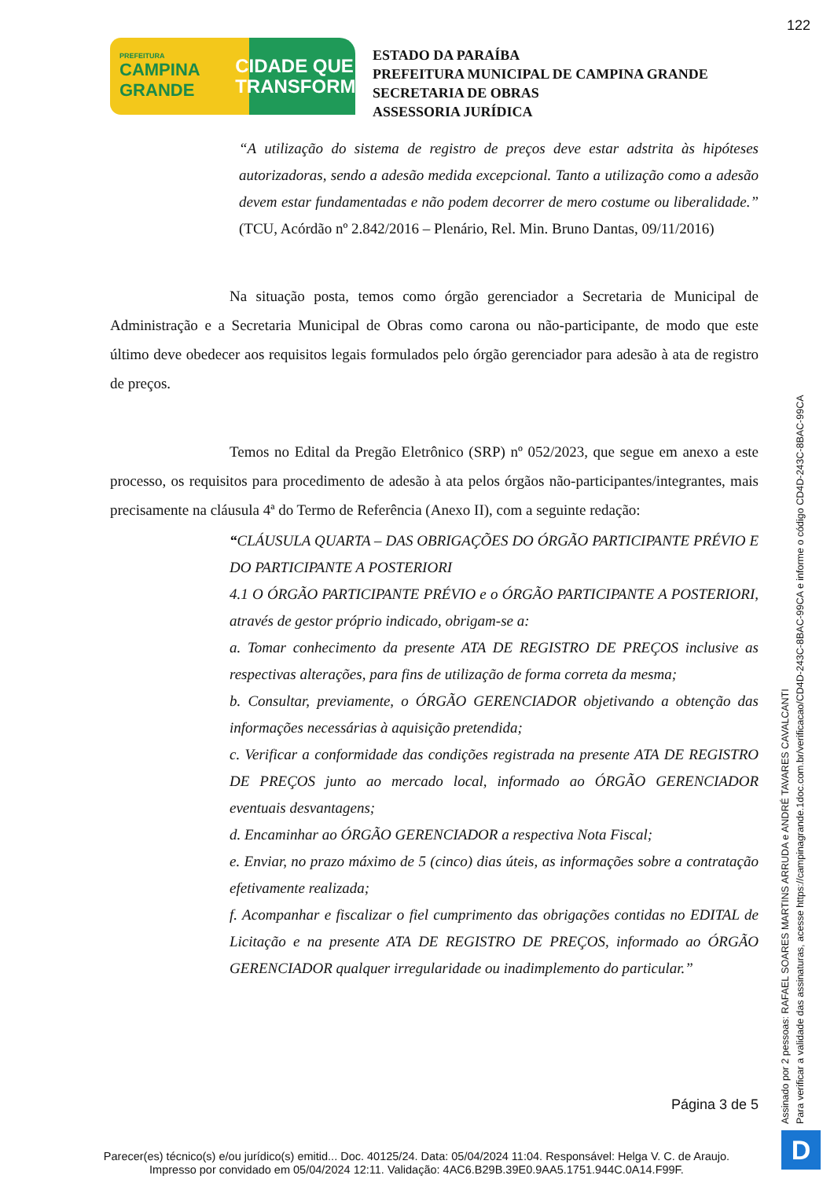122
PREFEITURA
CAMPINA
GRANDE
CIDADE QUE
TRANSFORMA
ESTADO DA PARAÍBA
PREFEITURA MUNICIPAL DE CAMPINA GRANDE
SECRETARIA DE OBRAS
ASSESSORIA JURÍDICA
“A utilização do sistema de registro de preços deve estar adstrita às hipóteses autorizadoras, sendo a adesão medida excepcional. Tanto a utilização como a adesão devem estar fundamentadas e não podem decorrer de mero costume ou liberalidade.” (TCU, Acórdão nº 2.842/2016 – Plenário, Rel. Min. Bruno Dantas, 09/11/2016)
Na situação posta, temos como órgão gerenciador a Secretaria de Municipal de Administração e a Secretaria Municipal de Obras como carona ou não-participante, de modo que este último deve obedecer aos requisitos legais formulados pelo órgão gerenciador para adesão à ata de registro de preços.
Temos no Edital da Pregão Eletrônico (SRP) nº 052/2023, que segue em anexo a este processo, os requisitos para procedimento de adesão à ata pelos órgãos não-participantes/integrantes, mais precisamente na cláusula 4ª do Termo de Referência (Anexo II), com a seguinte redação:
“CLÁUSULA QUARTA – DAS OBRIGAÇÕES DO ÓRGÃO PARTICIPANTE PRÉVIO E DO PARTICIPANTE A POSTERIORI
4.1 O ÓRGÃO PARTICIPANTE PRÉVIO e o ÓRGÃO PARTICIPANTE A POSTERIORI, através de gestor próprio indicado, obrigam-se a:
a. Tomar conhecimento da presente ATA DE REGISTRO DE PREÇOS inclusive as respectivas alterações, para fins de utilização de forma correta da mesma;
b. Consultar, previamente, o ÓRGÃO GERENCIADOR objetivando a obtenção das informações necessárias à aquisição pretendida;
c. Verificar a conformidade das condições registrada na presente ATA DE REGISTRO DE PREÇOS junto ao mercado local, informado ao ÓRGÃO GERENCIADOR eventuais desvantagens;
d. Encaminhar ao ÓRGÃO GERENCIADOR a respectiva Nota Fiscal;
e. Enviar, no prazo máximo de 5 (cinco) dias úteis, as informações sobre a contratação efetivamente realizada;
f. Acompanhar e fiscalizar o fiel cumprimento das obrigações contidas no EDITAL de Licitação e na presente ATA DE REGISTRO DE PREÇOS, informado ao ÓRGÃO GERENCIADOR qualquer irregularidade ou inadimplemento do particular.”
Página 3 de 5
Assinado por 2 pessoas: RAFAEL SOARES MARTINS ARRUDA e ANDRÉ TAVARES CAVALCANTI
Para verificar a validade das assinaturas, acesse https://campinagrande.1doc.com.br/verificacao/CD4D-243C-8BAC-99CA e informe o código CD4D-243C-8BAC-99CA
Parecer(es) técnico(s) e/ou jurídico(s) emitid... Doc. 40125/24. Data: 05/04/2024 11:04. Responsável: Helga V. C. de Araujo.
Impresso por convidado em 05/04/2024 12:11. Validação: 4AC6.B29B.39E0.9AA5.1751.944C.0A14.F99F.
D